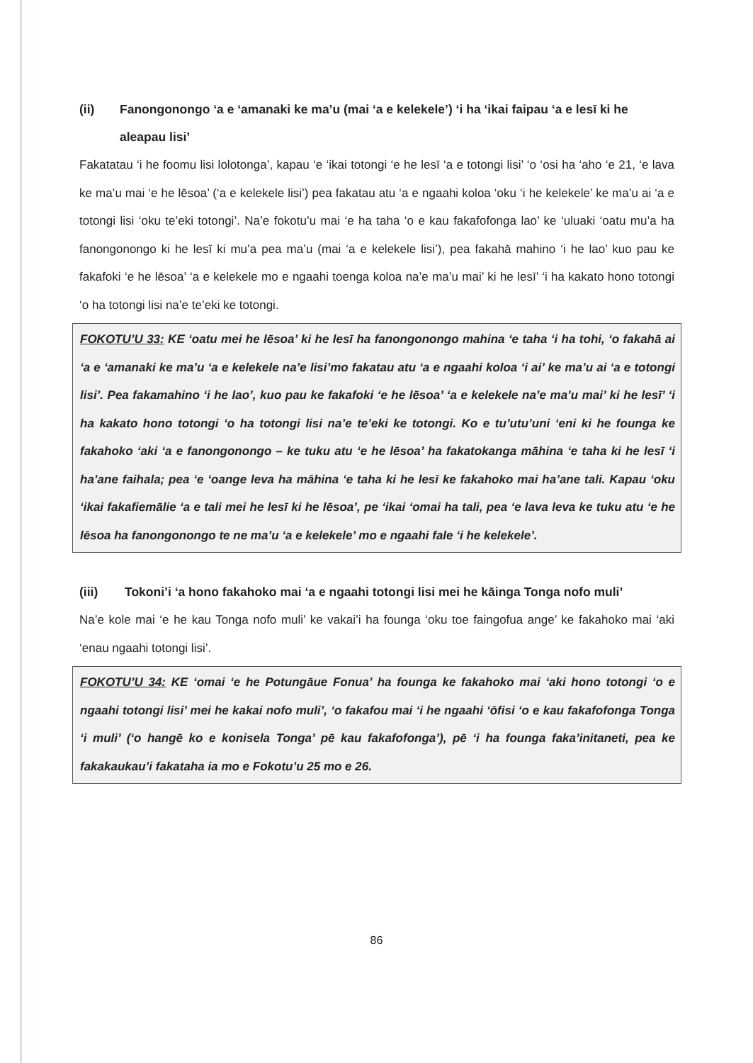(ii) Fanongonongo ‘a e ‘amanaki ke ma’u (mai ‘a e kelekele’) ‘i ha ‘ikai faipau ‘a e lesī ki he aleapau lisi’
Fakatatau ‘i he foomu lisi lolotonga’, kapau ‘e ‘ikai totongi ‘e he lesī ‘a e totongi lisi’ ‘o ‘osi ha ‘aho ‘e 21, ‘e lava ke ma’u mai ‘e he lēsoa’ (‘a e kelekele lisi’) pea fakatau atu ‘a e ngaahi koloa ‘oku ‘i he kelekele’ ke ma’u ai ‘a e totongi lisi ‘oku te’eki totongi’. Na’e fokotu’u mai ‘e ha taha ‘o e kau fakafofonga lao’ ke ‘uluaki ‘oatu mu’a ha fanongonongo ki he lesī ki mu’a pea ma’u (mai ‘a e kelekele lisi’), pea fakahā mahino ‘i he lao’ kuo pau ke fakafoki ‘e he lēsoa’ ‘a e kelekele mo e ngaahi toenga koloa na’e ma’u mai’ ki he lesī’ ‘i ha kakato hono totongi ‘o ha totongi lisi na’e te’eki ke totongi.
FOKOTU’U 33: KE ‘oatu mei he lēsoa’ ki he lesī ha fanongonongo mahina ‘e taha ‘i ha tohi, ‘o fakahā ai ‘a e ‘amanaki ke ma’u ‘a e kelekele na’e lisi’mo fakatau atu ‘a e ngaahi koloa ‘i ai’ ke ma’u ai ‘a e totongi lisi’. Pea fakamahino ‘i he lao’, kuo pau ke fakafoki ‘e he lēsoa’ ‘a e kelekele na’e ma’u mai’ ki he lesī’ ‘i ha kakato hono totongi ‘o ha totongi lisi na’e te’eki ke totongi. Ko e tu’utu’uni ‘eni ki he founga ke fakahoko ‘aki ‘a e fanongonongo – ke tuku atu ‘e he lēsoa’ ha fakatokanga māhina ‘e taha ki he lesī ‘i ha’ane faihala; pea ‘e ‘oange leva ha māhina ‘e taha ki he lesī ke fakahoko mai ha’ane tali. Kapau ‘oku ‘ikai fakafiemālie ‘a e tali mei he lesī ki he lēsoa’, pe ‘ikai ‘omai ha tali, pea ‘e lava leva ke tuku atu ‘e he lēsoa ha fanongonongo te ne ma’u ‘a e kelekele’ mo e ngaahi fale ‘i he kelekele’.
(iii) Tokoni’i ‘a hono fakahoko mai ‘a e ngaahi totongi lisi mei he kāinga Tonga nofo muli’
Na’e kole mai ‘e he kau Tonga nofo muli’ ke vakai’i ha founga ‘oku toe faingofua ange’ ke fakahoko mai ‘aki ‘enau ngaahi totongi lisi’.
FOKOTU’U 34: KE ‘omai ‘e he Potungāue Fonua’ ha founga ke fakahoko mai ‘aki hono totongi ‘o e ngaahi totongi lisi’ mei he kakai nofo muli’, ‘o fakafou mai ‘i he ngaahi ‘ōfisi ‘o e kau fakafofonga Tonga ‘i muli’ (‘o hangē ko e konisela Tonga’ pē kau fakafofonga’), pē ‘i ha founga faka’initaneti, pea ke fakakaukau’i fakataha ia mo e Fokotu’u 25 mo e 26.
86